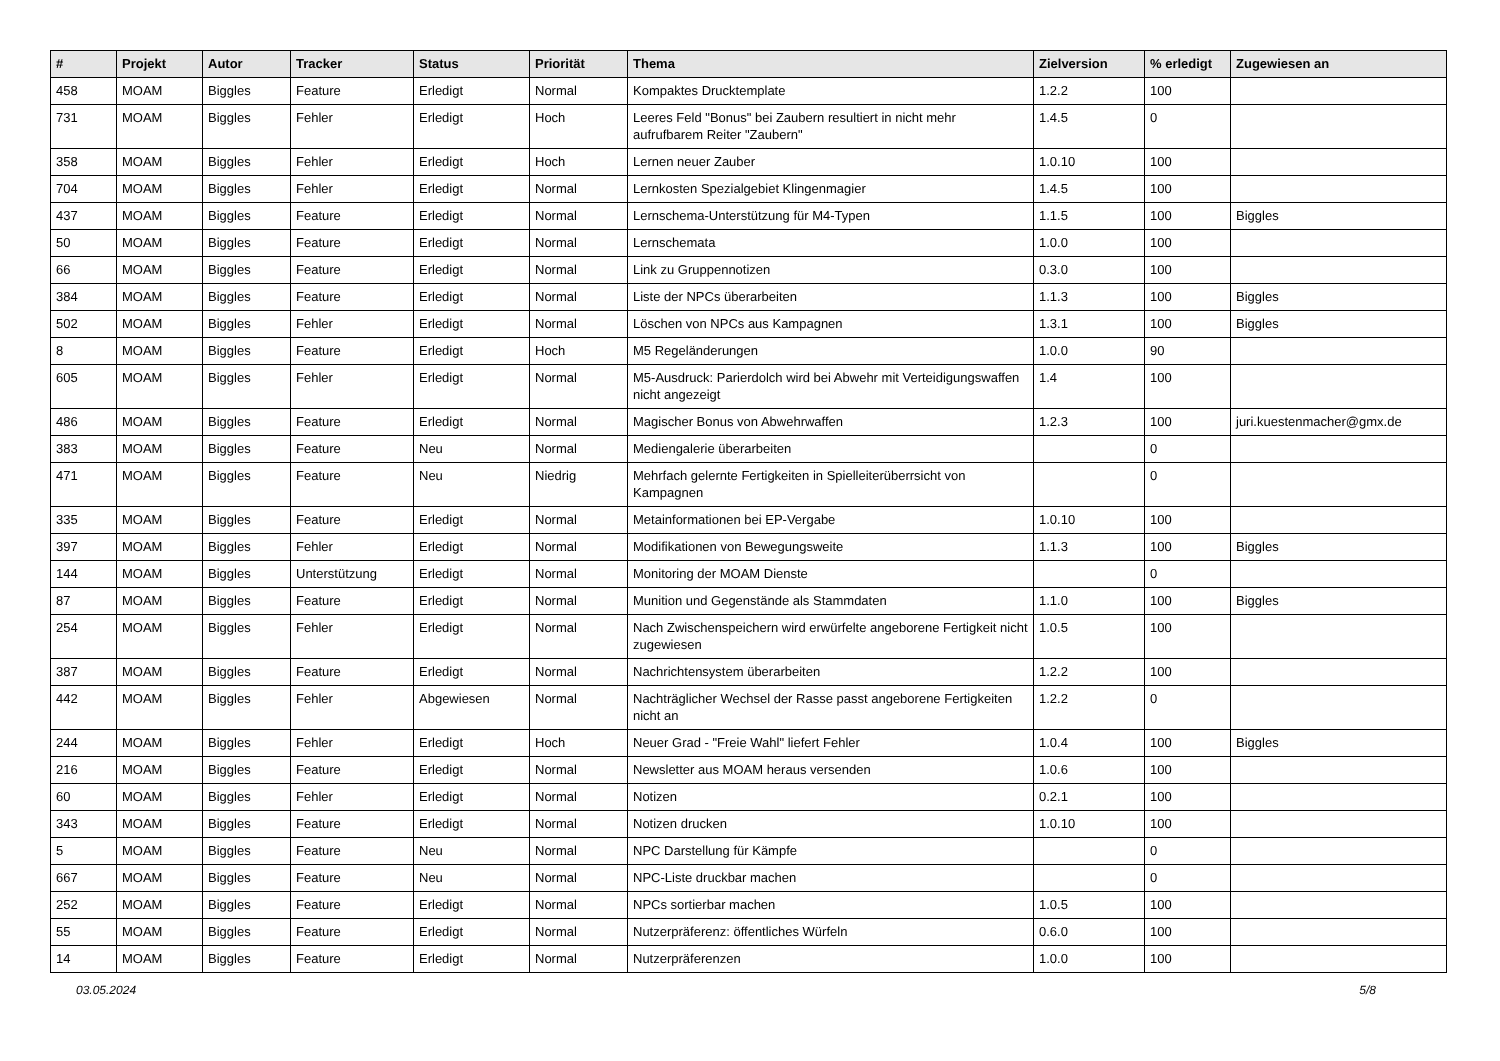| # | Projekt | Autor | Tracker | Status | Priorität | Thema | Zielversion | % erledigt | Zugewiesen an |
| --- | --- | --- | --- | --- | --- | --- | --- | --- | --- |
| 458 | MOAM | Biggles | Feature | Erledigt | Normal | Kompaktes Drucktemplate | 1.2.2 | 100 | |
| 731 | MOAM | Biggles | Fehler | Erledigt | Hoch | Leeres Feld "Bonus" bei Zaubern resultiert in nicht mehr aufrufbarem Reiter "Zaubern" | 1.4.5 | 0 | |
| 358 | MOAM | Biggles | Fehler | Erledigt | Hoch | Lernen neuer Zauber | 1.0.10 | 100 | |
| 704 | MOAM | Biggles | Fehler | Erledigt | Normal | Lernkosten Spezialgebiet Klingenmagier | 1.4.5 | 100 | |
| 437 | MOAM | Biggles | Feature | Erledigt | Normal | Lernschema-Unterstützung für M4-Typen | 1.1.5 | 100 | Biggles |
| 50 | MOAM | Biggles | Feature | Erledigt | Normal | Lernschemata | 1.0.0 | 100 | |
| 66 | MOAM | Biggles | Feature | Erledigt | Normal | Link zu Gruppennotizen | 0.3.0 | 100 | |
| 384 | MOAM | Biggles | Feature | Erledigt | Normal | Liste der NPCs überarbeiten | 1.1.3 | 100 | Biggles |
| 502 | MOAM | Biggles | Fehler | Erledigt | Normal | Löschen von NPCs aus Kampagnen | 1.3.1 | 100 | Biggles |
| 8 | MOAM | Biggles | Feature | Erledigt | Hoch | M5 Regeländerungen | 1.0.0 | 90 | |
| 605 | MOAM | Biggles | Fehler | Erledigt | Normal | M5-Ausdruck: Parierdolch wird bei Abwehr mit Verteidigungswaffen nicht angezeigt | 1.4 | 100 | |
| 486 | MOAM | Biggles | Feature | Erledigt | Normal | Magischer Bonus von Abwehrwaffen | 1.2.3 | 100 | juri.kuestenmacher@gmx.de |
| 383 | MOAM | Biggles | Feature | Neu | Normal | Mediengalerie überarbeiten | | 0 | |
| 471 | MOAM | Biggles | Feature | Neu | Niedrig | Mehrfach gelernte Fertigkeiten in Spielleiterüberrsicht von Kampagnen | | 0 | |
| 335 | MOAM | Biggles | Feature | Erledigt | Normal | Metainformationen bei EP-Vergabe | 1.0.10 | 100 | |
| 397 | MOAM | Biggles | Fehler | Erledigt | Normal | Modifikationen von Bewegungsweite | 1.1.3 | 100 | Biggles |
| 144 | MOAM | Biggles | Unterstützung | Erledigt | Normal | Monitoring der MOAM Dienste | | 0 | |
| 87 | MOAM | Biggles | Feature | Erledigt | Normal | Munition und Gegenstände als Stammdaten | 1.1.0 | 100 | Biggles |
| 254 | MOAM | Biggles | Fehler | Erledigt | Normal | Nach Zwischenspeichern wird erwürfelte angeborene Fertigkeit nicht zugewiesen | 1.0.5 | 100 | |
| 387 | MOAM | Biggles | Feature | Erledigt | Normal | Nachrichtensystem überarbeiten | 1.2.2 | 100 | |
| 442 | MOAM | Biggles | Fehler | Abgewiesen | Normal | Nachträglicher Wechsel der Rasse passt angeborene Fertigkeiten nicht an | 1.2.2 | 0 | |
| 244 | MOAM | Biggles | Fehler | Erledigt | Hoch | Neuer Grad - "Freie Wahl" liefert Fehler | 1.0.4 | 100 | Biggles |
| 216 | MOAM | Biggles | Feature | Erledigt | Normal | Newsletter aus MOAM heraus versenden | 1.0.6 | 100 | |
| 60 | MOAM | Biggles | Fehler | Erledigt | Normal | Notizen | 0.2.1 | 100 | |
| 343 | MOAM | Biggles | Feature | Erledigt | Normal | Notizen drucken | 1.0.10 | 100 | |
| 5 | MOAM | Biggles | Feature | Neu | Normal | NPC Darstellung für Kämpfe | | 0 | |
| 667 | MOAM | Biggles | Feature | Neu | Normal | NPC-Liste druckbar machen | | 0 | |
| 252 | MOAM | Biggles | Feature | Erledigt | Normal | NPCs sortierbar machen | 1.0.5 | 100 | |
| 55 | MOAM | Biggles | Feature | Erledigt | Normal | Nutzerpräferenz: öffentliches Würfeln | 0.6.0 | 100 | |
| 14 | MOAM | Biggles | Feature | Erledigt | Normal | Nutzerpräferenzen | 1.0.0 | 100 | |
03.05.2024 5/8